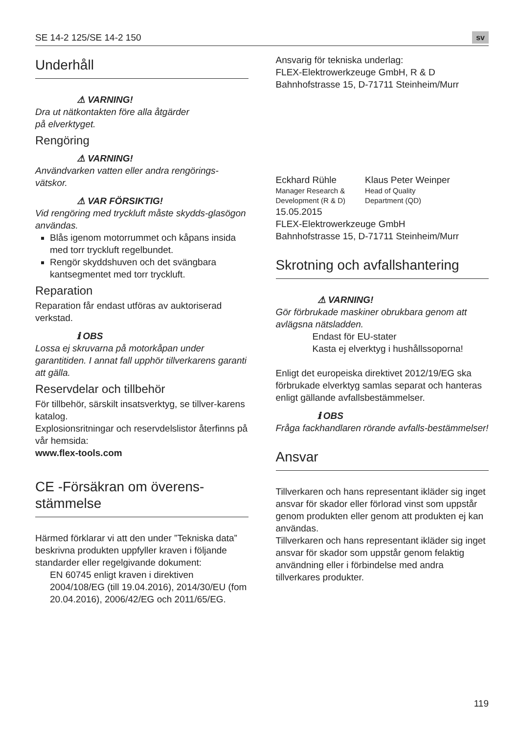SE 14-2 125/SE 14-2 150 sv
Underhåll
⚠ VARNING!
Dra ut nätkontakten före alla åtgärder
på elverktyget.
Rengöring
⚠ VARNING!
Användvarken vatten eller andra rengörings-vätskor.
⚠ VAR FÖRSIKTIG!
Vid rengöring med tryckluft måste skydds-glasögon användas.
Blås igenom motorrummet och kåpans insida med torr tryckluft regelbundet.
Rengör skyddshuven och det svängbara kantsegmentet med torr tryckluft.
Reparation
Reparation får endast utföras av auktoriserad verkstad.
ℹ OBS
Lossa ej skruvarna på motorkåpan under garantitiden. I annat fall upphör tillverkarens garanti att gälla.
Reservdelar och tillbehör
För tillbehör, särskilt insatsverktyg, se tillver-karens katalog.
Explosionsritningar och reservdelslistor återfinns på vår hemsida:
www.flex-tools.com
CE -Försäkran om överens-stämmelse
Härmed förklarar vi att den under ”Tekniska data” beskrivna produkten uppfyller kraven i följande standarder eller regelgivande dokument:
EN 60745 enligt kraven i direktiven 2004/108/EG (till 19.04.2016), 2014/30/EU (fom 20.04.2016), 2006/42/EG och 2011/65/EG.
Ansvarig för tekniska underlag:
FLEX-Elektrowerkzeuge GmbH, R & D
Bahnhofstrasse 15, D-71711 Steinheim/Murr
Eckhard Rühle
Manager Research &
Development (R & D)
Klaus Peter Weinper
Head of Quality
Department (QD)
15.05.2015
FLEX-Elektrowerkzeuge GmbH
Bahnhofstrasse 15, D-71711 Steinheim/Murr
Skrotning och avfallshantering
⚠ VARNING!
Gör förbrukade maskiner obrukbara genom att avlägsna nätsladden.
Endast för EU-stater
Kasta ej elverktyg i hushållssoporna!
Enligt det europeiska direktivet 2012/19/EG ska förbrukade elverktyg samlas separat och hanteras enligt gällande avfallsbestämmelser.
ℹ OBS
Fråga fackhandlaren rörande avfalls-bestämmelser!
Ansvar
Tillverkaren och hans representant ikläder sig inget ansvar för skador eller förlorad vinst som uppstår genom produkten eller genom att produkten ej kan användas.
Tillverkaren och hans representant ikläder sig inget ansvar för skador som uppstår genom felaktig användning eller i förbindelse med andra tillverkares produkter.
119